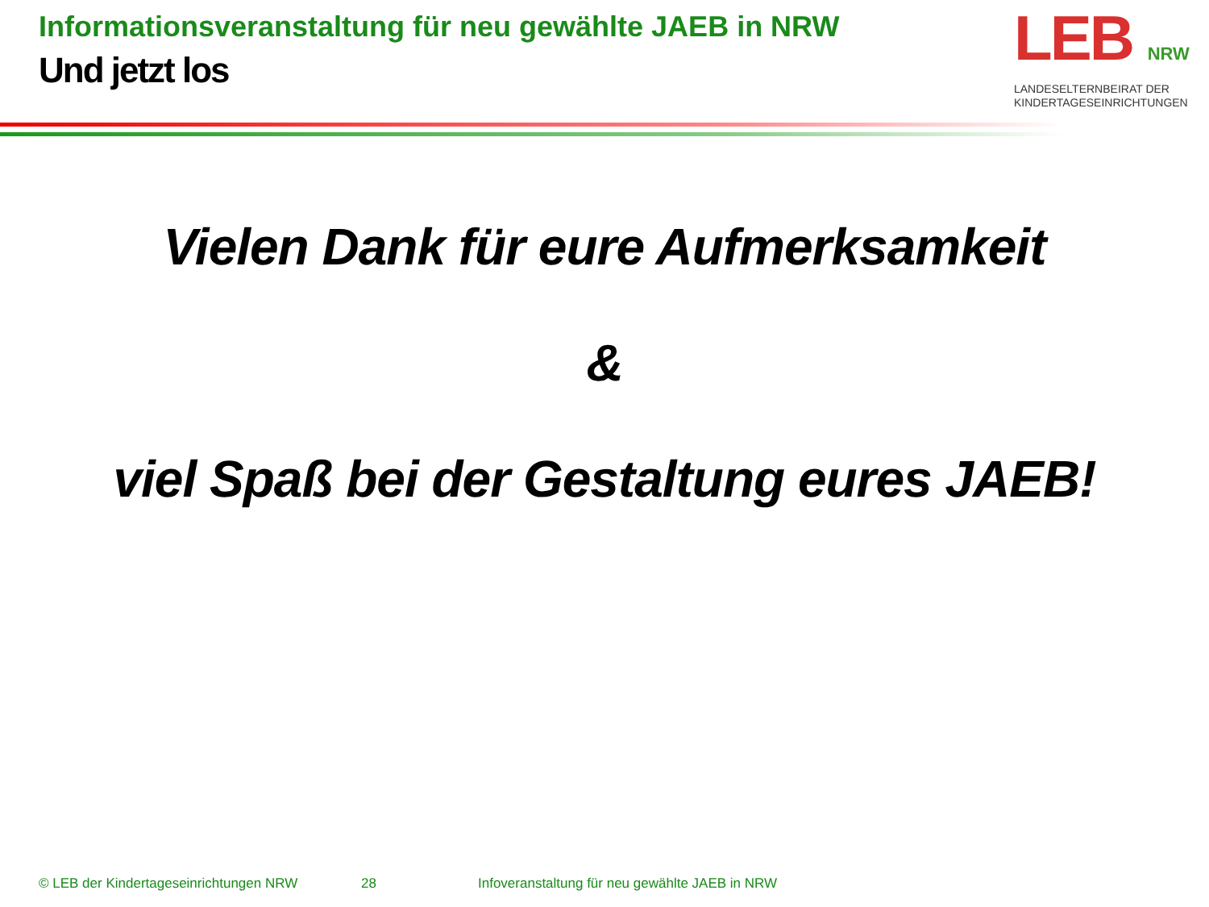Informationsveranstaltung für neu gewählte JAEB in NRW
Und jetzt los
LEB NRW
LANDESELTERNBEIRAT DER
KINDERTAGESEINRICHTUNGEN
Vielen Dank für eure Aufmerksamkeit
&
viel Spaß bei der Gestaltung eures JAEB!
© LEB der Kindertageseinrichtungen NRW 28 Infoveranstaltung für neu gewählte JAEB in NRW